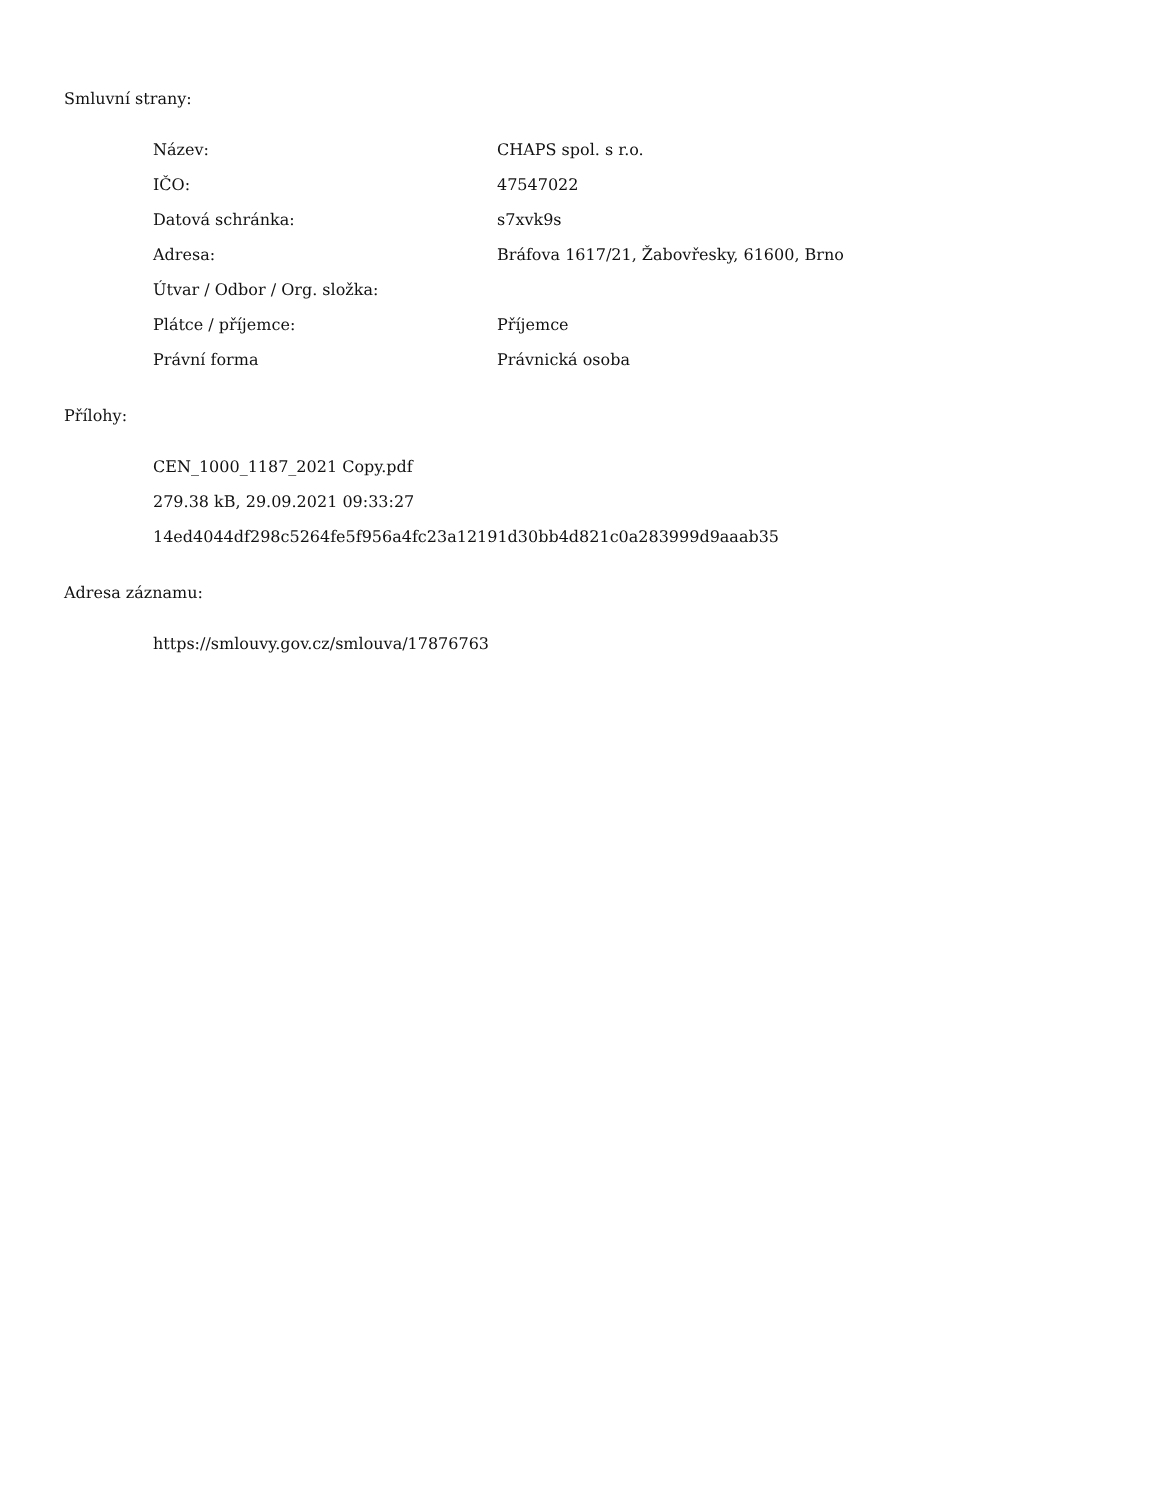Smluvní strany:
| Název: | CHAPS spol. s r.o. |
| IČO: | 47547022 |
| Datová schránka: | s7xvk9s |
| Adresa: | Bráfova 1617/21, Žabovřesky, 61600, Brno |
| Útvar / Odbor / Org. složka: | |
| Plátce / příjemce: | Příjemce |
| Právní forma | Právnická osoba |
Přílohy:
CEN_1000_1187_2021 Copy.pdf
279.38 kB, 29.09.2021 09:33:27
14ed4044df298c5264fe5f956a4fc23a12191d30bb4d821c0a283999d9aaab35
Adresa záznamu:
https://smlouvy.gov.cz/smlouva/17876763